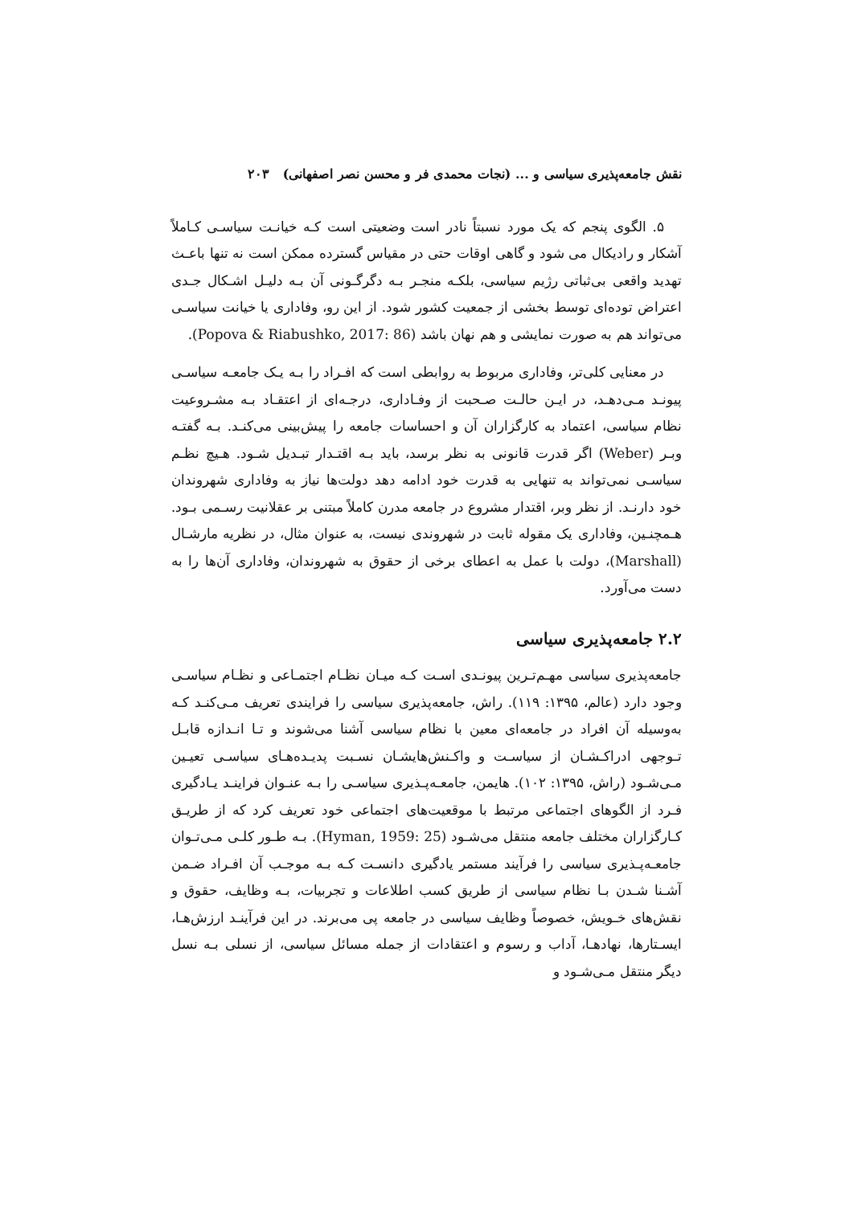نقش جامعه‌پذیری سیاسی و ... (نجات محمدی فر و محسن نصر اصفهانی) ۲۰۳
۵. الگوی پنجم که یک مورد نسبتاً نادر است وضعیتی است کـه خیانـت سیاسـی کـاملاً آشکار و رادیکال می شود و گاهی اوقات حتی در مقیاس گسترده ممکن است نه تنها باعـث تهدید واقعی بی‌ثباتی رژیم سیاسی، بلکـه منجـر بـه دگرگـونی آن بـه دلیـل اشـکال جـدی اعتراض توده‌ای توسط بخشی از جمعیت کشور شود. از این رو، وفاداری یا خیانت سیاسـی می‌تواند هم به صورت نمایشی و هم نهان باشد (Popova & Riabushko, 2017: 86).
در معنایی کلی‌تر، وفاداری مربوط به روابطی است که افـراد را بـه یـک جامعـه سیاسـی پیونـد مـی‌دهـد، در ایـن حالـت صـحبت از وفـاداری، درجـه‌ای از اعتقـاد بـه مشـروعیت نظام سیاسی، اعتماد به کارگزاران آن و احساسات جامعه را پیش‌بینی می‌کنـد. بـه گفتـه وبـر (Weber) اگر قدرت قانونی به نظر برسد، باید بـه اقتـدار تبـدیل شـود. هـیچ نظـم سیاسـی نمی‌تواند به تنهایی به قدرت خود ادامه دهد دولت‌ها نیاز به وفاداری شهروندان خود دارنـد. از نظر وبر، اقتدار مشروع در جامعه مدرن کاملاً مبتنی بر عقلانیت رسـمی بـود. هـمچنـین، وفاداری یک مقوله ثابت در شهروندی نیست، به عنوان مثال، در نظریه مارشـال (Marshall)، دولت با عمل به اعطای برخی از حقوق به شهروندان، وفاداری آن‌ها را به دست می‌آورد.
۲.۲ جامعه‌پذیری سیاسی
جامعه‌پذیری سیاسی مهـم‌تـرین پیونـدی اسـت کـه میـان نظـام اجتمـاعی و نظـام سیاسـی وجود دارد (عالم، ۱۳۹۵: ۱۱۹). راش، جامعه‌پذیری سیاسی را فرایندی تعریف مـی‌کنـد کـه به‌وسیله آن افراد در جامعه‌ای معین با نظام سیاسی آشنا می‌شوند و تـا انـدازه قابـل تـوجهی ادراکـشـان از سیاسـت و واکـنش‌هایشـان نسـبت پدیـده‌هـای سیاسـی تعیـین مـی‌شـود (راش، ۱۳۹۵: ۱۰۲). هایمن، جامعـه‌پـذیری سیاسـی را بـه عنـوان فراینـد یـادگیری فـرد از الگوهای اجتماعی مرتبط با موقعیت‌های اجتماعی خود تعریف کرد که از طریـق کـارگزاران مختلف جامعه منتقل می‌شـود (Hyman, 1959: 25). بـه طـور کلـی مـی‌تـوان جامعـه‌پـذیری سیاسی را فرآیند مستمر یادگیری دانسـت کـه بـه موجـب آن افـراد ضـمن آشـنا شـدن بـا نظام سیاسی از طریق کسب اطلاعات و تجربیات، بـه وظایف، حقوق و نقش‌های خـویش، خصوصاً وظایف سیاسی در جامعه پی می‌برند. در این فرآینـد ارزش‌هـا، ایسـتارها، نهادهـا، آداب و رسوم و اعتقادات از جمله مسائل سیاسی، از نسلی بـه نسل دیگر منتقل مـی‌شـود و